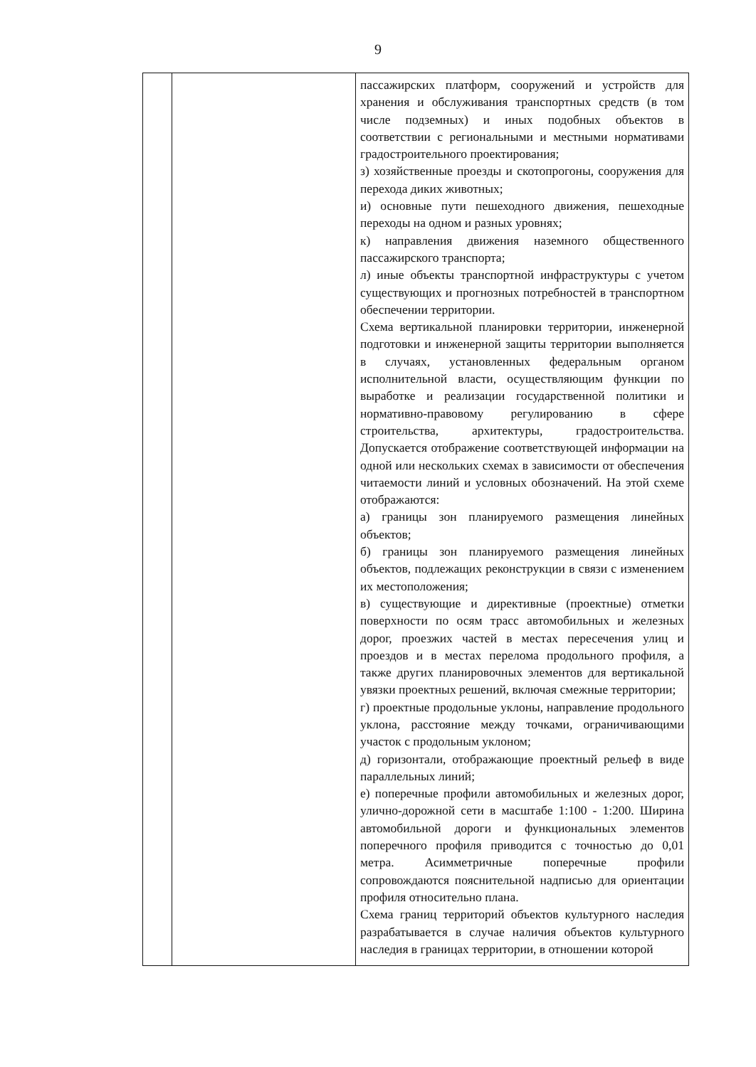9
| | | пассажирских платформ, сооружений и устройств для хранения и обслуживания транспортных средств (в том числе подземных) и иных подобных объектов в соответствии с региональными и местными нормативами градостроительного проектирования; з) хозяйственные проезды и скотопрогоны, сооружения для перехода диких животных; и) основные пути пешеходного движения, пешеходные переходы на одном и разных уровнях; к) направления движения наземного общественного пассажирского транспорта; л) иные объекты транспортной инфраструктуры с учетом существующих и прогнозных потребностей в транспортном обеспечении территории. Схема вертикальной планировки территории, инженерной подготовки и инженерной защиты территории выполняется в случаях, установленных федеральным органом исполнительной власти, осуществляющим функции по выработке и реализации государственной политики и нормативно-правовому регулированию в сфере строительства, архитектуры, градостроительства. Допускается отображение соответствующей информации на одной или нескольких схемах в зависимости от обеспечения читаемости линий и условных обозначений. На этой схеме отображаются: а) границы зон планируемого размещения линейных объектов; б) границы зон планируемого размещения линейных объектов, подлежащих реконструкции в связи с изменением их местоположения; в) существующие и директивные (проектные) отметки поверхности по осям трасс автомобильных и железных дорог, проезжих частей в местах пересечения улиц и проездов и в местах перелома продольного профиля, а также других планировочных элементов для вертикальной увязки проектных решений, включая смежные территории; г) проектные продольные уклоны, направление продольного уклона, расстояние между точками, ограничивающими участок с продольным уклоном; д) горизонтали, отображающие проектный рельеф в виде параллельных линий; е) поперечные профили автомобильных и железных дорог, улично-дорожной сети в масштабе 1:100 - 1:200. Ширина автомобильной дороги и функциональных элементов поперечного профиля приводится с точностью до 0,01 метра. Асимметричные поперечные профили сопровождаются пояснительной надписью для ориентации профиля относительно плана. Схема границ территорий объектов культурного наследия разрабатывается в случае наличия объектов культурного наследия в границах территории, в отношении которой |